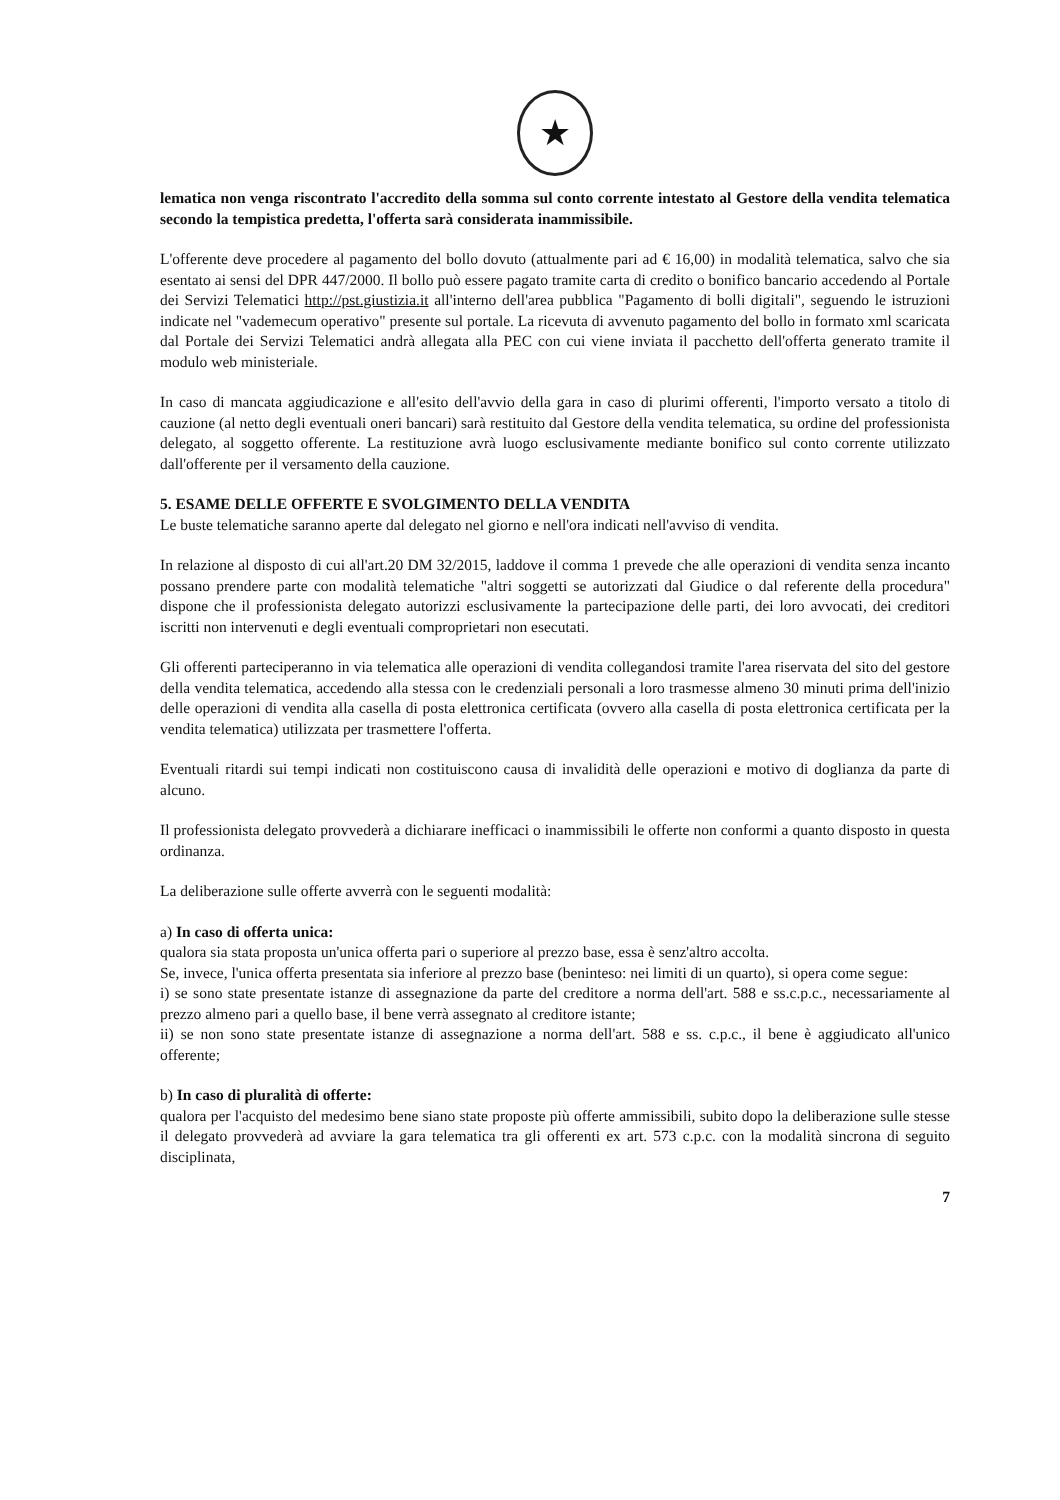★
lematica non venga riscontrato l'accredito della somma sul conto corrente intestato al Gestore della vendita telematica secondo la tempistica predetta, l'offerta sarà considerata inammissibile.
L'offerente deve procedere al pagamento del bollo dovuto (attualmente pari ad € 16,00) in modalità telematica, salvo che sia esentato ai sensi del DPR 447/2000. Il bollo può essere pagato tramite carta di credito o bonifico bancario accedendo al Portale dei Servizi Telematici http://pst.giustizia.it all'interno dell'area pubblica "Pagamento di bolli digitali", seguendo le istruzioni indicate nel "vademecum operativo" presente sul portale. La ricevuta di avvenuto pagamento del bollo in formato xml scaricata dal Portale dei Servizi Telematici andrà allegata alla PEC con cui viene inviata il pacchetto dell'offerta generato tramite il modulo web ministeriale.
In caso di mancata aggiudicazione e all'esito dell'avvio della gara in caso di plurimi offerenti, l'importo versato a titolo di cauzione (al netto degli eventuali oneri bancari) sarà restituito dal Gestore della vendita telematica, su ordine del professionista delegato, al soggetto offerente. La restituzione avrà luogo esclusivamente mediante bonifico sul conto corrente utilizzato dall'offerente per il versamento della cauzione.
5. ESAME DELLE OFFERTE E SVOLGIMENTO DELLA VENDITA
Le buste telematiche saranno aperte dal delegato nel giorno e nell'ora indicati nell'avviso di vendita.
In relazione al disposto di cui all'art.20 DM 32/2015, laddove il comma 1 prevede che alle operazioni di vendita senza incanto possano prendere parte con modalità telematiche "altri soggetti se autorizzati dal Giudice o dal referente della procedura" dispone che il professionista delegato autorizzi esclusivamente la partecipazione delle parti, dei loro avvocati, dei creditori iscritti non intervenuti e degli eventuali comproprietari non esecutati.
Gli offerenti parteciperanno in via telematica alle operazioni di vendita collegandosi tramite l'area riservata del sito del gestore della vendita telematica, accedendo alla stessa con le credenziali personali a loro trasmesse almeno 30 minuti prima dell'inizio delle operazioni di vendita alla casella di posta elettronica certificata (ovvero alla casella di posta elettronica certificata per la vendita telematica) utilizzata per trasmettere l'offerta.
Eventuali ritardi sui tempi indicati non costituiscono causa di invalidità delle operazioni e motivo di doglianza da parte di alcuno.
Il professionista delegato provvederà a dichiarare inefficaci o inammissibili le offerte non conformi a quanto disposto in questa ordinanza.
La deliberazione sulle offerte avverrà con le seguenti modalità:
a) In caso di offerta unica:
qualora sia stata proposta un'unica offerta pari o superiore al prezzo base, essa è senz'altro accolta.
Se, invece, l'unica offerta presentata sia inferiore al prezzo base (beninteso: nei limiti di un quarto), si opera come segue:
i) se sono state presentate istanze di assegnazione da parte del creditore a norma dell'art. 588 e ss.c.p.c., necessariamente al prezzo almeno pari a quello base, il bene verrà assegnato al creditore istante;
ii) se non sono state presentate istanze di assegnazione a norma dell'art. 588 e ss. c.p.c., il bene è aggiudicato all'unico offerente;
b) In caso di pluralità di offerte:
qualora per l'acquisto del medesimo bene siano state proposte più offerte ammissibili, subito dopo la deliberazione sulle stesse il delegato provvederà ad avviare la gara telematica tra gli offerenti ex art. 573 c.p.c. con la modalità sincrona di seguito disciplinata,
7